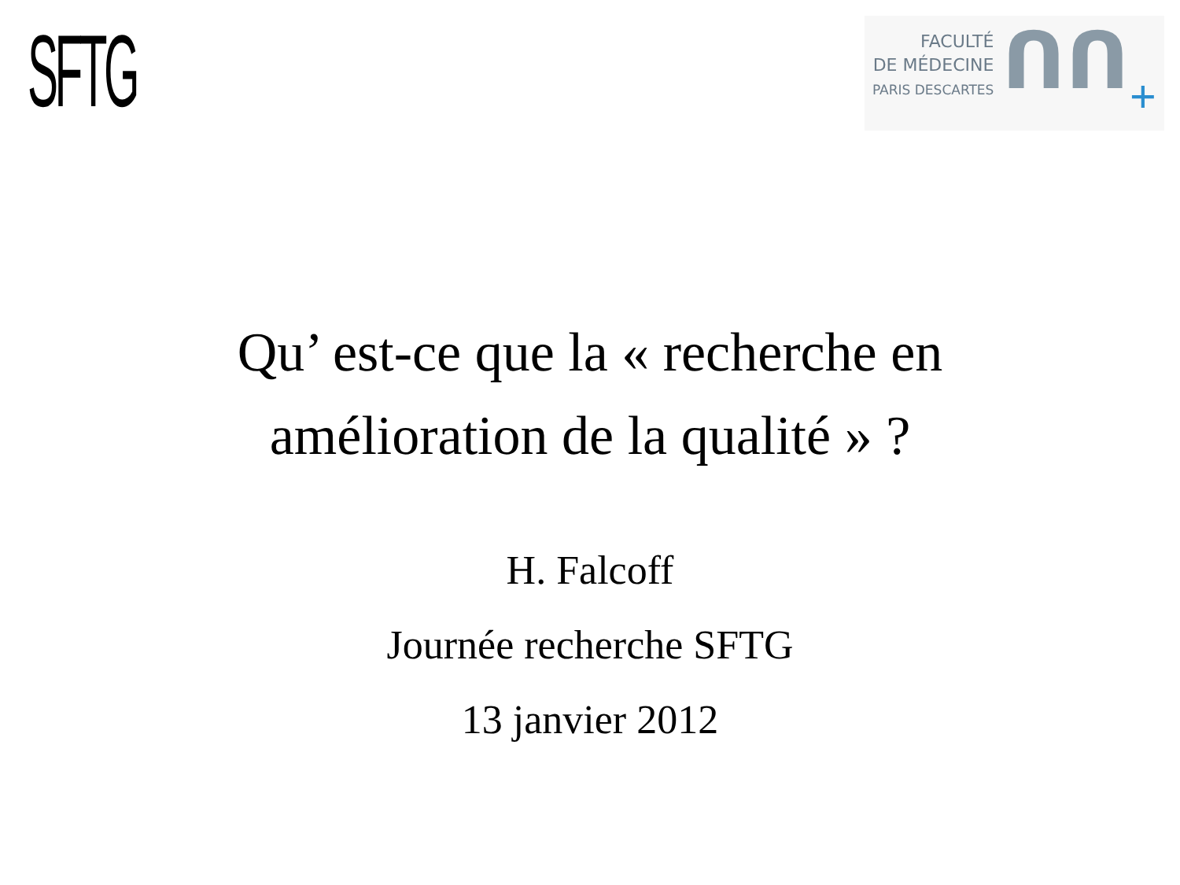SFTG
FACULTÉ
DE MÉDECINE
PARIS DESCARTES
ᑎᑎ
+
Qu’ est-ce que la « recherche en
amélioration de la qualité » ?
H. Falcoff
Journée recherche SFTG
13 janvier 2012